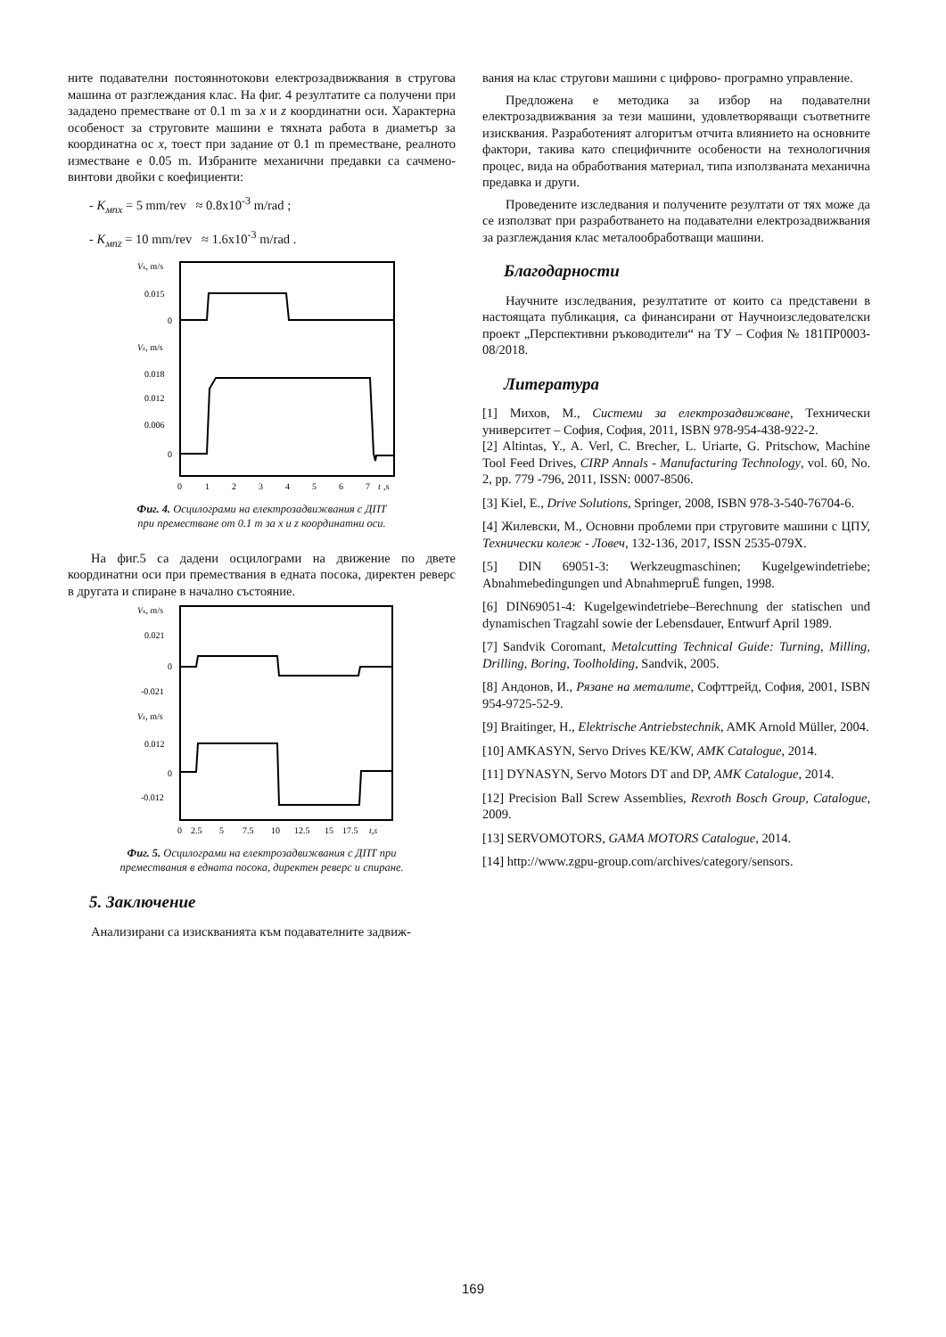ните подавателни постояннотокови електрозадвижвания в стругова машина от разглеждания клас. На фиг. 4 резултатите са получени при зададено преместване от 0.1 m за x и z координатни оси. Характерна особеност за струговите машини е тяхната работа в диаметър за координатна ос x, тоест при задание от 0.1 m преместване, реалното изместване е 0.05 m. Избраните механични предавки са сачмено-винтови двойки с коефициенти:
- K<sub>мпx</sub> = 5 mm/rev ≈ 0.8x10<sup>-3</sup> m/rad ;
- K<sub>мпz</sub> = 10 mm/rev ≈ 1.6x10<sup>-3</sup> m/rad .
Vx, m/s
0.015
0
Vz, m/s
0.018
0.012
0.006
0
0
1
2
3
4
5
6
7
t
,s
Фиг. 4. Осцилограми на електрозадвижвания с ДПТ
при преместване от 0.1 m за x и z координатни оси.
На фиг.5 са дадени осцилограми на движение по двете координатни оси при премествания в едната посока, директен реверс в другата и спиране в начално състояние.
Vx, m/s
0.021
0
-0.021
Vz, m/s
0.012
0
-0.012
0
2.5
5
7.5
10
12.5
15
17.5
t,s
Фиг. 5. Осцилограми на електрозадвижвания с ДПТ при
премествания в едната посока, директен реверс и спиране.
5. Заключение
Анализирани са изискванията към подавателните задвиж-
вания на клас стругови машини с цифрово- програмно управление.
Предложена е методика за избор на подавателни електрозадвижвания за тези машини, удовлетворяващи съответните изисквания. Разработеният алгоритъм отчита влиянието на основните фактори, такива като специфичните особености на технологичния процес, вида на обработвания материал, типа използваната механична предавка и други.
Проведените изследвания и получените резултати от тях може да се използват при разработването на подавателни електрозадвижвания за разглеждания клас металообработващи машини.
Благодарности
Научните изследвания, резултатите от които са представени в настоящата публикация, са финансирани от Научноизследователски проект „Перспективни ръководители“ на ТУ – София № 181ПР0003-08/2018.
Литература
[1] Михов, М., Системи за електрозадвижване, Технически университет – София, София, 2011, ISBN 978-954-438-922-2.
[2] Altintas, Y., A. Verl, C. Brecher, L. Uriarte, G. Pritschow, Machine Tool Feed Drives, CIRP Annals - Manufacturing Technology, vol. 60, No. 2, pp. 779 -796, 2011, ISSN: 0007-8506.
[3] Kiel, E., Drive Solutions, Springer, 2008, ISBN 978-3-540-76704-6.
[4] Жилевски, М., Основни проблеми при струговите машини с ЦПУ, Технически колеж - Ловеч, 132-136, 2017, ISSN 2535-079X.
[5] DIN 69051-3: Werkzeugmaschinen; Kugelgewindetriebe; Abnahmebedingungen und AbnahmepruË fungen, 1998.
[6] DIN69051-4: Kugelgewindetriebe–Berechnung der statischen und dynamischen Tragzahl sowie der Lebensdauer, Entwurf April 1989.
[7] Sandvik Coromant, Metalcutting Technical Guide: Turning, Milling, Drilling, Boring, Toolholding, Sandvik, 2005.
[8] Андонов, И., Рязане на металите, Софттрейд, София, 2001, ISBN 954-9725-52-9.
[9] Braitinger, H., Elektrische Antriebstechnik, AMK Arnold Müller, 2004.
[10] AMKASYN, Servo Drives KE/KW, AMK Catalogue, 2014.
[11] DYNASYN, Servo Motors DT and DP, AMK Catalogue, 2014.
[12] Precision Ball Screw Assemblies, Rexroth Bosch Group, Catalogue, 2009.
[13] SERVOMOTORS, GAMA MOTORS Catalogue, 2014.
[14] http://www.zgpu-group.com/archives/category/sensors.
169